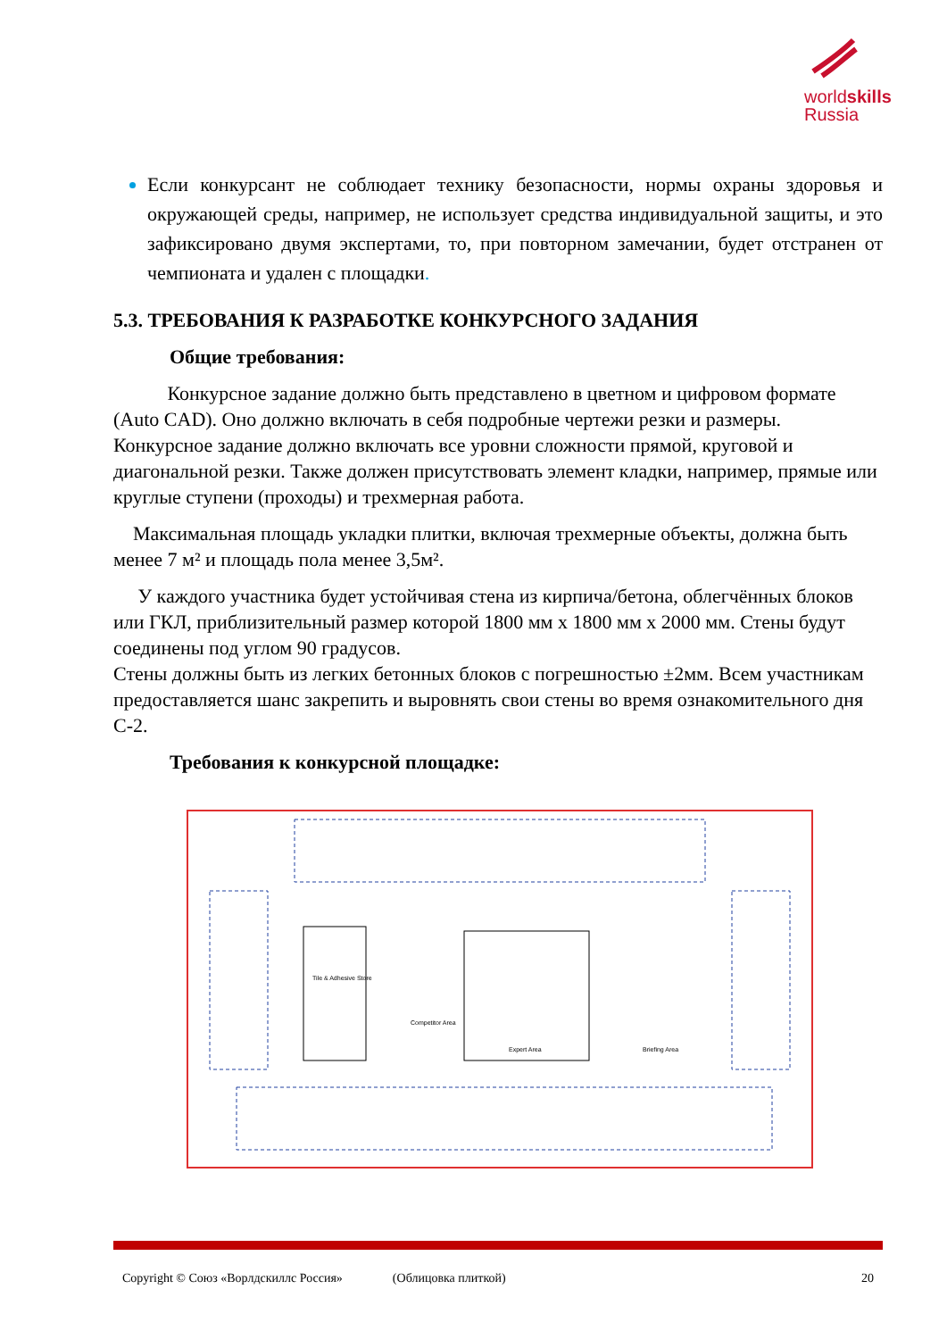worldskills
Russia
Если конкурсант не соблюдает технику безопасности, нормы охраны здоровья и окружающей среды, например, не использует средства индивидуальной защиты, и это зафиксировано двумя экспертами, то, при повторном замечании, будет отстранен от чемпионата и удален с площадки.
5.3. ТРЕБОВАНИЯ К РАЗРАБОТКЕ КОНКУРСНОГО ЗАДАНИЯ
Общие требования:
Конкурсное задание должно быть представлено в цветном и цифровом формате (Auto CAD). Оно должно включать в себя подробные чертежи резки и размеры. Конкурсное задание должно включать все уровни сложности прямой, круговой и диагональной резки. Также должен присутствовать элемент кладки, например, прямые или круглые ступени (проходы) и трехмерная работа.
Максимальная площадь укладки плитки, включая трехмерные объекты, должна быть менее 7 м² и площадь пола менее 3,5м².
У каждого участника будет устойчивая стена из кирпича/бетона, облегчённых блоков или ГКЛ, приблизительный размер которой 1800 мм х 1800 мм х 2000 мм. Стены будут соединены под углом 90 градусов.
Стены должны быть из легких бетонных блоков с погрешностью ±2мм. Всем участникам предоставляется шанс закрепить и выровнять свои стены во время ознакомительного дня С-2.
Требования к конкурсной площадке:
Tile & Adhesive Store
Competitor Area
Expert Area
Briefing Area
Copyright © Союз «Ворлдскиллс Россия» (Облицовка плиткой) 20